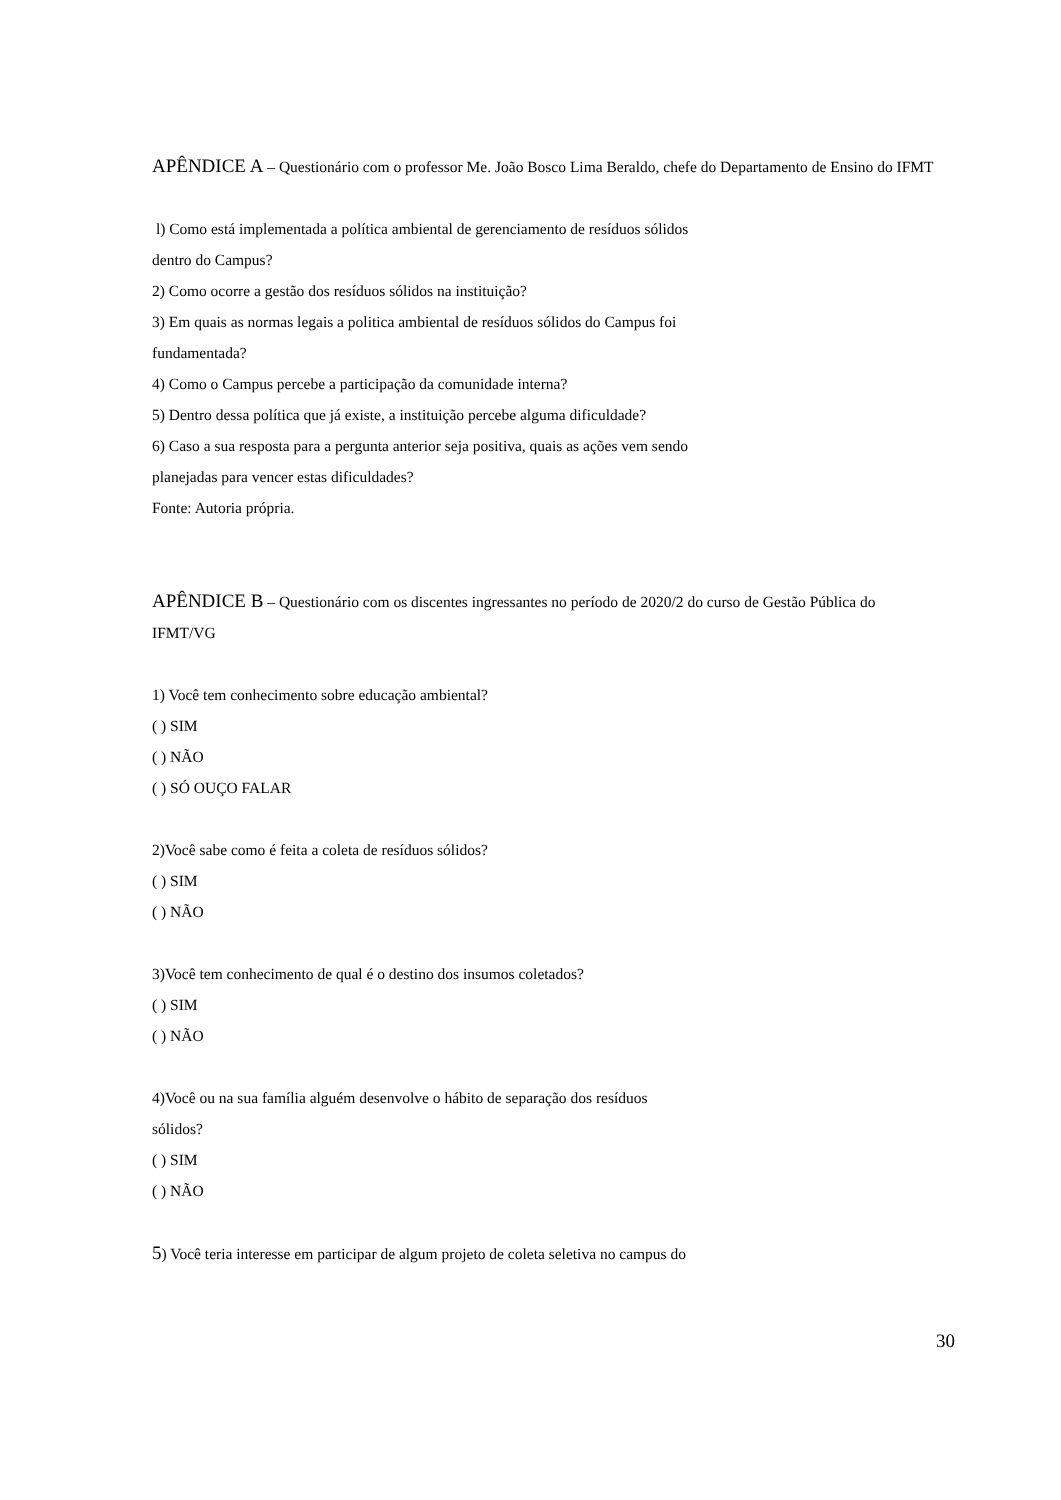APÊNDICE A – Questionário com o professor Me. João Bosco Lima Beraldo, chefe do Departamento de Ensino do IFMT
l) Como está implementada a política ambiental de gerenciamento de resíduos sólidos
dentro do Campus?
2) Como ocorre a gestão dos resíduos sólidos na instituição?
3) Em quais as normas legais a politica ambiental de resíduos sólidos do Campus foi
fundamentada?
4) Como o Campus percebe a participação da comunidade interna?
5) Dentro dessa política que já existe, a instituição percebe alguma dificuldade?
6) Caso a sua resposta para a pergunta anterior seja positiva, quais as ações vem sendo
planejadas para vencer estas dificuldades?
Fonte: Autoria própria.
APÊNDICE B – Questionário com os discentes ingressantes no período de 2020/2 do curso de Gestão Pública do IFMT/VG
1) Você tem conhecimento sobre educação ambiental?
( ) SIM
( ) NÃO
( ) SÓ OUÇO FALAR
2)Você sabe como é feita a coleta de resíduos sólidos?
( ) SIM
( ) NÃO
3)Você tem conhecimento de qual é o destino dos insumos coletados?
( ) SIM
( ) NÃO
4)Você ou na sua família alguém desenvolve o hábito de separação dos resíduos
sólidos?
( ) SIM
( ) NÃO
5) Você teria interesse em participar de algum projeto de coleta seletiva no campus do
30